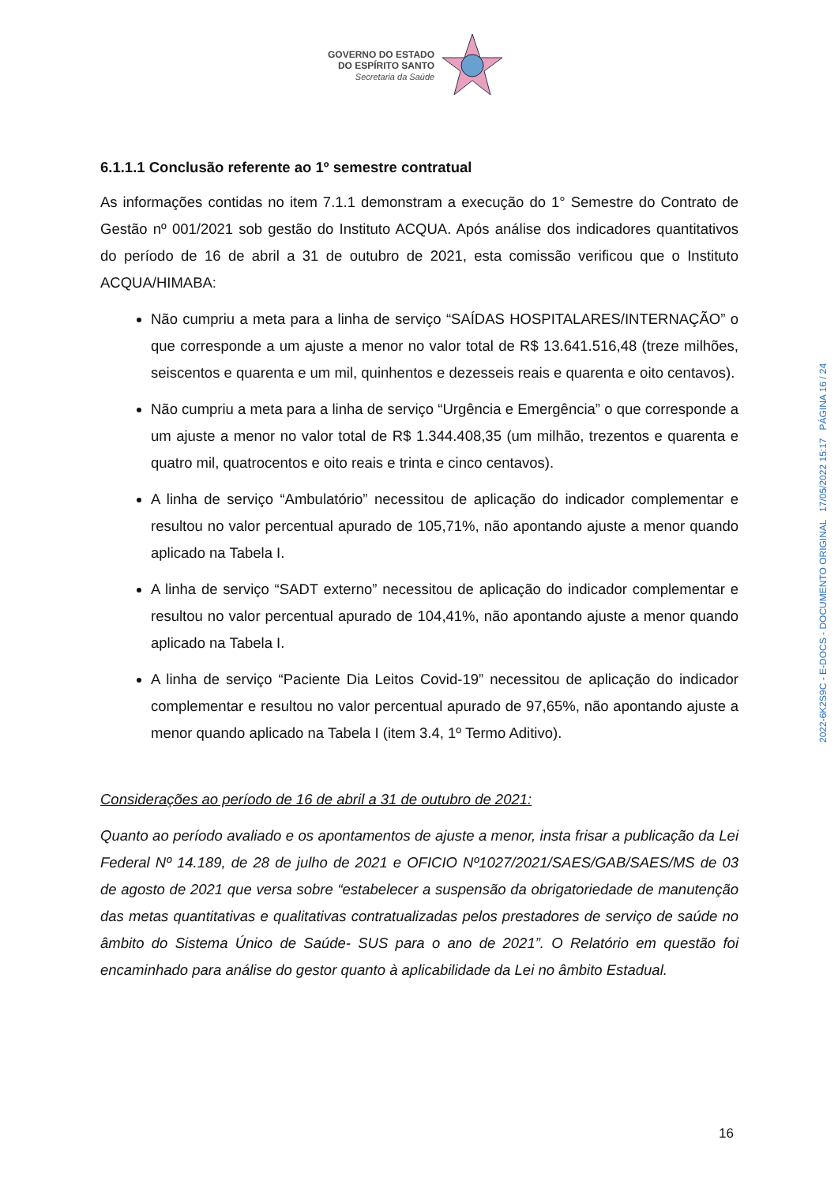GOVERNO DO ESTADO
DO ESPÍRITO SANTO
Secretaria da Saúde
6.1.1.1 Conclusão referente ao 1º semestre contratual
As informações contidas no item 7.1.1 demonstram a execução do 1° Semestre do Contrato de Gestão nº 001/2021 sob gestão do Instituto ACQUA. Após análise dos indicadores quantitativos do período de 16 de abril a 31 de outubro de 2021, esta comissão verificou que o Instituto ACQUA/HIMABA:
Não cumpriu a meta para a linha de serviço “SAÍDAS HOSPITALARES/INTERNAÇÃO” o que corresponde a um ajuste a menor no valor total de R$ 13.641.516,48 (treze milhões, seiscentos e quarenta e um mil, quinhentos e dezesseis reais e quarenta e oito centavos).
Não cumpriu a meta para a linha de serviço “Urgência e Emergência” o que corresponde a um ajuste a menor no valor total de R$ 1.344.408,35 (um milhão, trezentos e quarenta e quatro mil, quatrocentos e oito reais e trinta e cinco centavos).
A linha de serviço “Ambulatório” necessitou de aplicação do indicador complementar e resultou no valor percentual apurado de 105,71%, não apontando ajuste a menor quando aplicado na Tabela I.
A linha de serviço “SADT externo” necessitou de aplicação do indicador complementar e resultou no valor percentual apurado de 104,41%, não apontando ajuste a menor quando aplicado na Tabela I.
A linha de serviço “Paciente Dia Leitos Covid-19” necessitou de aplicação do indicador complementar e resultou no valor percentual apurado de 97,65%, não apontando ajuste a menor quando aplicado na Tabela I (item 3.4, 1º Termo Aditivo).
Considerações ao período de 16 de abril a 31 de outubro de 2021:
Quanto ao período avaliado e os apontamentos de ajuste a menor, insta frisar a publicação da Lei Federal Nº 14.189, de 28 de julho de 2021 e OFICIO Nº1027/2021/SAES/GAB/SAES/MS de 03 de agosto de 2021 que versa sobre “estabelecer a suspensão da obrigatoriedade de manutenção das metas quantitativas e qualitativas contratualizadas pelos prestadores de serviço de saúde no âmbito do Sistema Único de Saúde- SUS para o ano de 2021”. O Relatório em questão foi encaminhado para análise do gestor quanto à aplicabilidade da Lei no âmbito Estadual.
16
2022-6K2S9C - E-DOCS - DOCUMENTO ORIGINAL 17/05/2022 15:17 PÁGINA 16 / 24